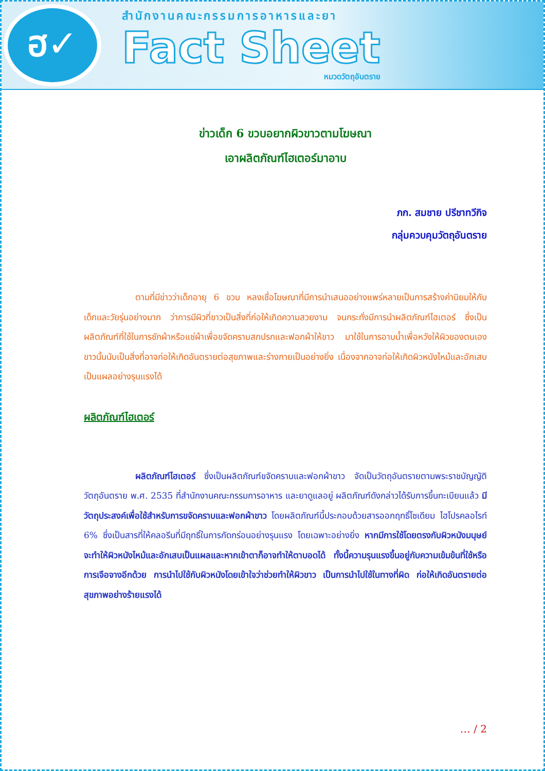ฮ✓
สำนักงานคณะกรรมการอาหารและยา
Fact Sheet
หมวดวัตถุอันตราย
ข่าวเด็ก 6 ขวบอยากผิวขาวตามโฆษณา
เอาผลิตภัณฑ์ไฮเตอร์มาอาบ
ภก. สมชาย ปรีชาทวีกิจ
กลุ่มควบคุมวัตถุอันตราย
ตามที่มีข่าวว่าเด็กอายุ 6 ขวบ หลงเชื่อโฆษณาที่มีการนำเสนออย่างแพร่หลายเป็นการสร้างค่านิยมให้กับเด็กและวัยรุ่นอย่างมาก ว่าการมีผิวที่ขาวเป็นสิ่งที่ก่อให้เกิดความสวยงาม จนกระทั่งมีการนำผลิตภัณฑ์ไฮเตอร์ ซึ่งเป็นผลิตภัณฑ์ที่ใช้ในการซักผ้าหรือแช่ผ้าเพื่อขจัดคราบสกปรกและฟอกผ้าให้ขาว มาใช้ในการอาบน้ำเพื่อหวังให้ผิวของตนเองขาวนั้นนับเป็นสิ่งที่อาจก่อให้เกิดอันตรายต่อสุขภาพและร่างกายเป็นอย่างยิ่ง เนื่องจากอาจก่อให้เกิดผิวหนังไหม้และอักเสบเป็นแผลอย่างรุนแรงได้
ผลิตภัณฑ์ไฮเตอร์
ผลิตภัณฑ์ไฮเตอร์ ซึ่งเป็นผลิตภัณฑ์ขจัดคราบและฟอกผ้าขาว จัดเป็นวัตถุอันตรายตามพระราชบัญญัติวัตถุอันตราย พ.ศ. 2535 ที่สำนักงานคณะกรรมการอาหาร และยาดูแลอยู่ ผลิตภัณฑ์ดังกล่าวได้รับการขึ้นทะเบียนแล้ว มีวัตถุประสงค์เพื่อใช้สำหรับการขจัดคราบและฟอกผ้าขาว โดยผลิตภัณฑ์นี้ประกอบด้วยสารออกฤทธิ์โซเดียม ไฮโปรคลอไรท์ 6% ซึ่งเป็นสารที่ให้คลอรีนที่มีฤทธิ์ในการกัดกร่อนอย่างรุนแรง โดยเฉพาะอย่างยิ่ง หากมีการใช้โดยตรงกับผิวหนังมนุษย์จะทำให้ผิวหนังไหม้และอักเสบเป็นแผลและหากเข้าตาก็อาจทำให้ตาบอดได้ ทั้งนี้ความรุนแรงขึ้นอยู่กับความเข้มข้นที่ใช้หรือการเจือจางอีกด้วย การนำไปใช้กับผิวหนังโดยเข้าใจว่าช่วยทำให้ผิวขาว เป็นการนำไปใช้ในทางที่ผิด ก่อให้เกิดอันตรายต่อสุขภาพอย่างร้ายแรงได้
… / 2